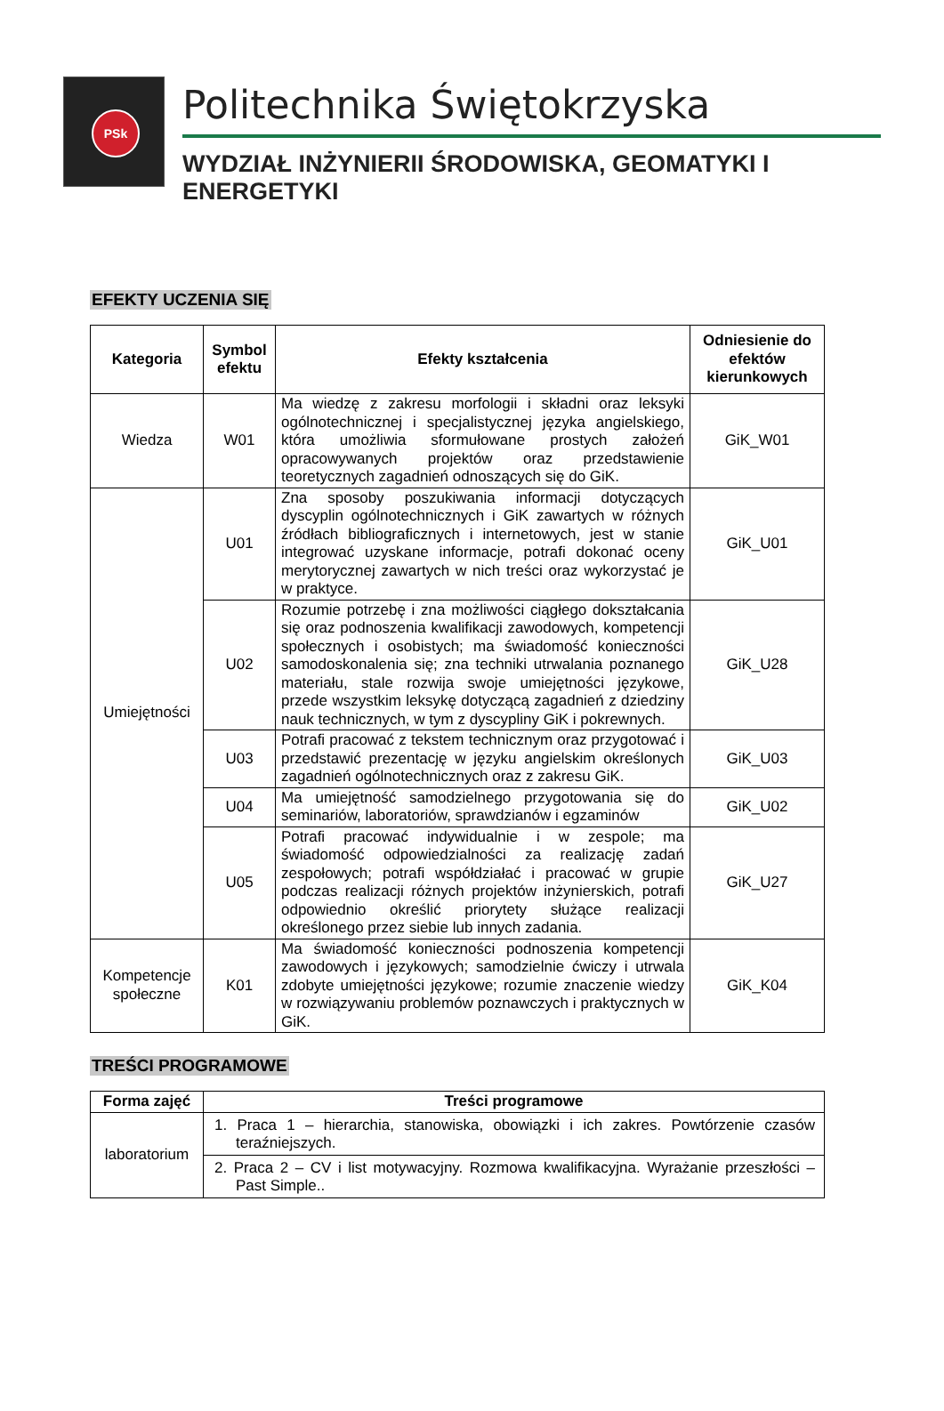PSk
Politechnika Świętokrzyska
WYDZIAŁ INŻYNIERII ŚRODOWISKA, GEOMATYKI I ENERGETYKI
EFEKTY UCZENIA SIĘ
| Kategoria | Symbol efektu | Efekty kształcenia | Odniesienie do efektów kierunkowych |
| --- | --- | --- | --- |
| Wiedza | W01 | Ma wiedzę z zakresu morfologii i składni oraz leksyki ogólnotechnicznej i specjalistycznej języka angielskiego, która umożliwia sformułowane prostych założeń opracowywanych projektów oraz przedstawienie teoretycznych zagadnień odnoszących się do GiK. | GiK_W01 |
| Umiejętności | U01 | Zna sposoby poszukiwania informacji dotyczących dyscyplin ogólnotechnicznych i GiK zawartych w różnych źródłach bibliograficznych i internetowych, jest w stanie integrować uzyskane informacje, potrafi dokonać oceny merytorycznej zawartych w nich treści oraz wykorzystać je w praktyce. | GiK_U01 |
| | U02 | Rozumie potrzebę i zna możliwości ciągłego dokształcania się oraz podnoszenia kwalifikacji zawodowych, kompetencji społecznych i osobistych; ma świadomość konieczności samodoskonalenia się; zna techniki utrwalania poznanego materiału, stale rozwija swoje umiejętności językowe, przede wszystkim leksykę dotyczącą zagadnień z dziedziny nauk technicznych, w tym z dyscypliny GiK i pokrewnych. | GiK_U28 |
| | U03 | Potrafi pracować z tekstem technicznym oraz przygotować i przedstawić prezentację w języku angielskim określonych zagadnień ogólnotechnicznych oraz z zakresu GiK. | GiK_U03 |
| | U04 | Ma umiejętność samodzielnego przygotowania się do seminariów, laboratoriów, sprawdzianów i egzaminów | GiK_U02 |
| | U05 | Potrafi pracować indywidualnie i w zespole; ma świadomość odpowiedzialności za realizację zadań zespołowych; potrafi współdziałać i pracować w grupie podczas realizacji różnych projektów inżynierskich, potrafi odpowiednio określić priorytety służące realizacji określonego przez siebie lub innych zadania. | GiK_U27 |
| Kompetencje społeczne | K01 | Ma świadomość konieczności podnoszenia kompetencji zawodowych i językowych; samodzielnie ćwiczy i utrwala zdobyte umiejętności językowe; rozumie znaczenie wiedzy w rozwiązywaniu problemów poznawczych i praktycznych w GiK. | GiK_K04 |
TREŚCI PROGRAMOWE
| Forma zajęć | Treści programowe |
| --- | --- |
| laboratorium | 1. Praca 1 – hierarchia, stanowiska, obowiązki i ich zakres. Powtórzenie czasów teraźniejszych. |
| | 2. Praca 2 – CV i list motywacyjny. Rozmowa kwalifikacyjna. Wyrażanie przeszłości – Past Simple.. |